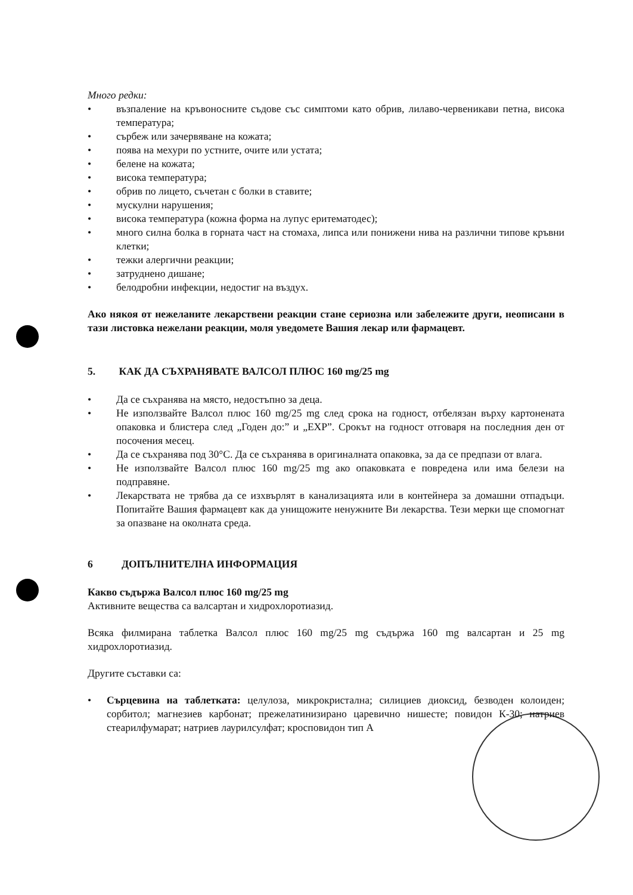Много редки:
• възпаление на кръвоносните съдове със симптоми като обрив, лилаво-червеникави петна, висока температура;
• сърбеж или зачервяване на кожата;
• поява на мехури по устните, очите или устата;
• белене на кожата;
• висока температура;
• обрив по лицето, съчетан с болки в ставите;
• мускулни нарушения;
• висока температура (кожна форма на лупус еритематодес);
• много силна болка в горната част на стомаха, липса или понижени нива на различни типове кръвни клетки;
• тежки алергични реакции;
• затруднено дишане;
• белодробни инфекции, недостиг на въздух.
Ако някоя от нежеланите лекарствени реакции стане сериозна или забележите други, неописани в тази листовка нежелани реакции, моля уведомете Вашия лекар или фармацевт.
5. КАК ДА СЪХРАНЯВАТЕ ВАЛСОЛ ПЛЮС 160 mg/25 mg
• Да се съхранява на място, недостъпно за деца.
• Не използвайте Валсол плюс 160 mg/25 mg след срока на годност, отбелязан върху картонената опаковка и блистера след „Годен до:” и „EXP”. Срокът на годност отговаря на последния ден от посочения месец.
• Да се съхранява под 30°C. Да се съхранява в оригиналната опаковка, за да се предпази от влага.
• Не използвайте Валсол плюс 160 mg/25 mg ако опаковката е повредена или има белези на подправяне.
• Лекарствата не трябва да се изхвърлят в канализацията или в контейнера за домашни отпадъци. Попитайте Вашия фармацевт как да унищожите ненужните Ви лекарства. Тези мерки ще спомогнат за опазване на околната среда.
6 ДОПЪЛНИТЕЛНА ИНФОРМАЦИЯ
Какво съдържа Валсол плюс 160 mg/25 mg
Активните вещества са валсартан и хидрохлоротиазид.
Всяка филмирана таблетка Валсол плюс 160 mg/25 mg съдържа 160 mg валсартан и 25 mg хидрохлоротиазид.
Другите съставки са:
• Сърцевина на таблетката: целулоза, микрокристална; силициев диоксид, безводен колоиден; сорбитол; магнезиев карбонат; прежелатинизирано царевично нишесте; повидон К-30; натриев стеарилфумарат; натриев лаурилсулфат; кросповидон тип А